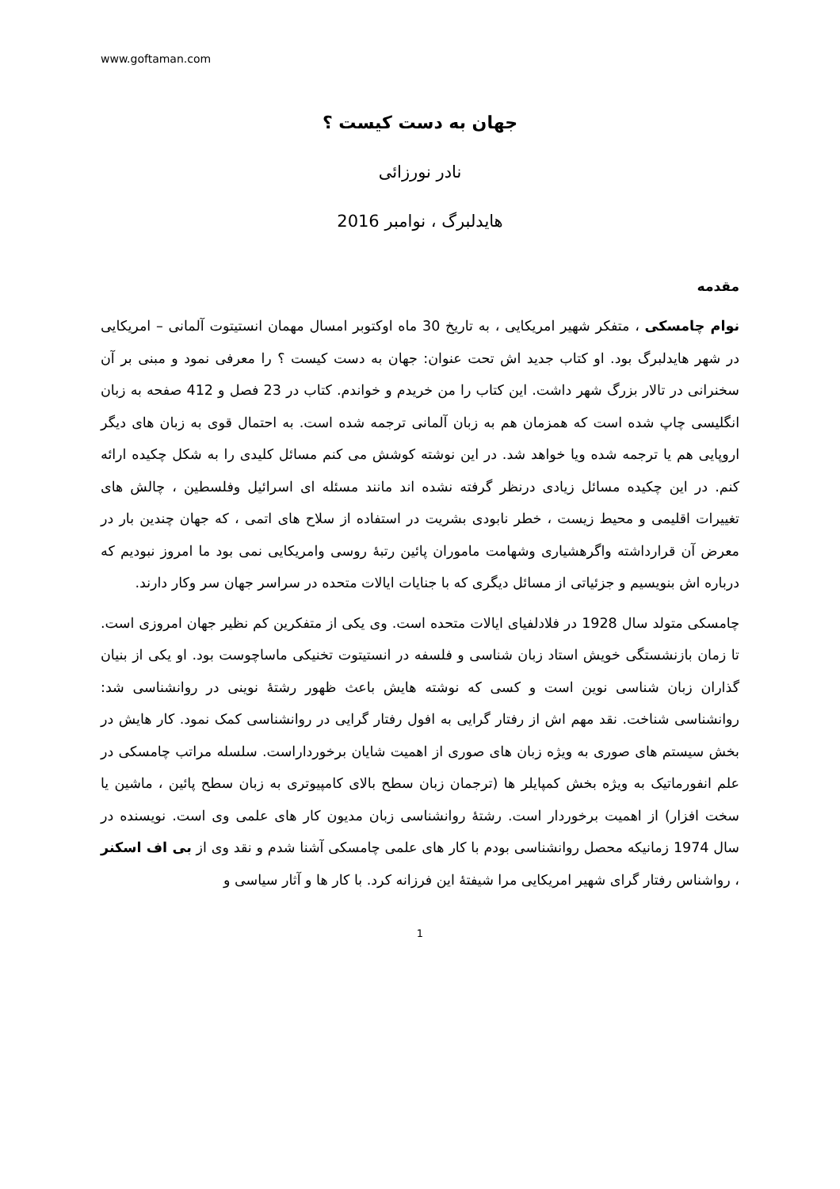www.goftaman.com
جهان به دست کیست ؟
نادر نورزائی
هایدلبرگ ، نوامبر 2016
مقدمه
نوام چامسکی ، متفکر شهیر امریکایی ، به تاریخ 30 ماه اوکتوبر امسال مهمان انستیتوت آلمانی – امریکایی در شهر هایدلبرگ بود. او کتاب جدید اش تحت عنوان: جهان به دست کیست ؟ را معرفی نمود و مبنی بر آن سخنرانی در تالار بزرگ شهر داشت. این کتاب را من خریدم و خواندم. کتاب در 23 فصل و 412 صفحه به زبان انگلیسی چاپ شده است که همزمان هم به زبان آلمانی ترجمه شده است. به احتمال قوی به زبان های دیگر اروپایی هم یا ترجمه شده ویا خواهد شد. در این نوشته کوشش می کنم مسائل کلیدی را به شکل چکیده ارائه کنم. در این چکیده مسائل زیادی درنظر گرفته نشده اند مانند مسئله ای اسرائیل وفلسطین ، چالش های تغییرات اقلیمی و محیط زیست ، خطر نابودی بشریت در استفاده از سلاح های اتمی ، که جهان چندین بار در معرض آن قرارداشته واگرهشیاری وشهامت ماموران پائین رتبهٔ روسی وامریکایی نمی بود ما امروز نبودیم که درباره اش بنویسیم و جزئیاتی از مسائل دیگری که با جنایات ایالات متحده در سراسر جهان سر وکار دارند.
چامسکی متولد سال 1928 در فلادلفیای ایالات متحده است. وی یکی از متفکرین کم نظیر جهان امروزی است. تا زمان بازنشستگی خویش استاد زبان شناسی و فلسفه در انستیتوت تخنیکی ماساچوست بود. او یکی از بنیان گذاران زبان شناسی نوین است و کسی که نوشته هایش باعث ظهور رشتهٔ نوینی در روانشناسی شد: روانشناسی شناخت. نقد مهم اش از رفتار گرایی به افول رفتار گرایی در روانشناسی کمک نمود. کار هایش در بخش سیستم های صوری به ویژه زبان های صوری از اهمیت شایان برخورداراست. سلسله مراتب چامسکی در علم انفورماتیک به ویژه بخش کمپایلر ها (ترجمان زبان سطح بالای کامپیوتری به زبان سطح پائین ، ماشین یا سخت افزار) از اهمیت برخوردار است. رشتهٔ روانشناسی زبان مدیون کار های علمی وی است. نویسنده در سال 1974 زمانیکه محصل روانشناسی بودم با کار های علمی چامسکی آشنا شدم و نقد وی از بی اف اسکنر ، رواشناس رفتار گرای شهیر امریکایی مرا شیفتهٔ این فرزانه کرد. با کار ها و آثار سیاسی و
1